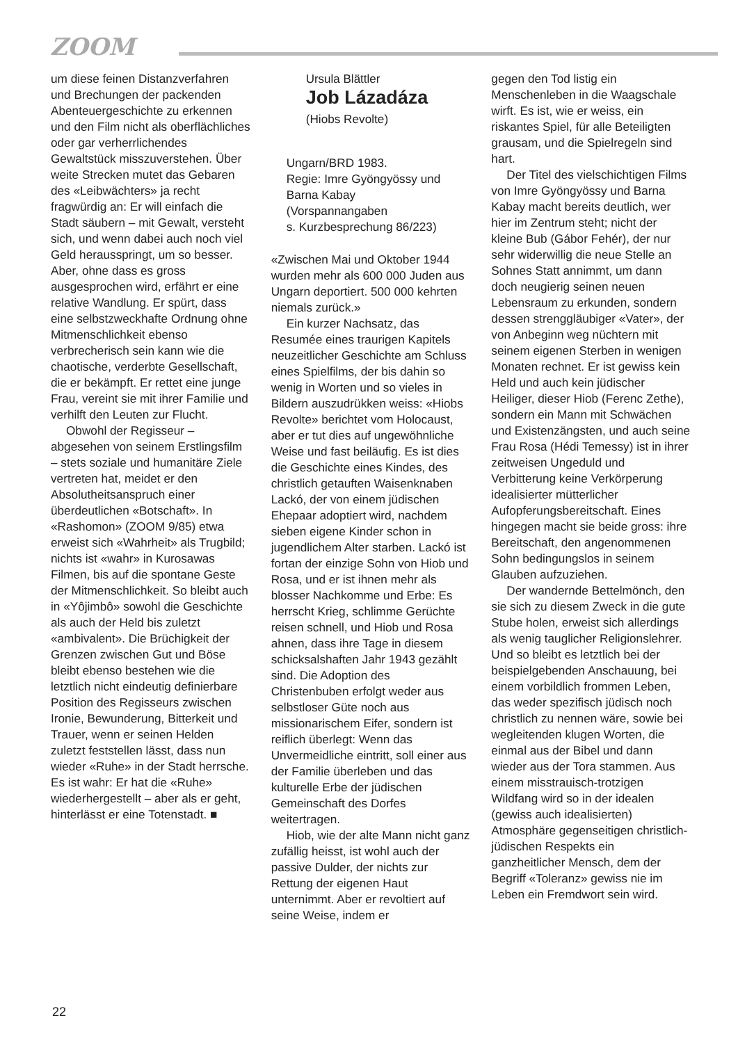ZOOM
um diese feinen Distanzverfahren und Brechungen der packenden Abenteuergeschichte zu erkennen und den Film nicht als oberflächliches oder gar verherrlichendes Gewaltstück misszuverstehen. Über weite Strecken mutet das Gebaren des «Leibwächters» ja recht fragwürdig an: Er will einfach die Stadt säubern – mit Gewalt, versteht sich, und wenn dabei auch noch viel Geld herausspringt, um so besser. Aber, ohne dass es gross ausgesprochen wird, erfährt er eine relative Wandlung. Er spürt, dass eine selbstzweckhafte Ordnung ohne Mitmenschlichkeit ebenso verbrecherisch sein kann wie die chaotische, verderbte Gesellschaft, die er bekämpft. Er rettet eine junge Frau, vereint sie mit ihrer Familie und verhilft den Leuten zur Flucht.
Obwohl der Regisseur – abgesehen von seinem Erstlingsfilm – stets soziale und humanitäre Ziele vertreten hat, meidet er den Absolutheitsanspruch einer überdeutlichen «Botschaft». In «Rashomon» (ZOOM 9/85) etwa erweist sich «Wahrheit» als Trugbild; nichts ist «wahr» in Kurosawas Filmen, bis auf die spontane Geste der Mitmenschlichkeit. So bleibt auch in «Yôjimbô» sowohl die Geschichte als auch der Held bis zuletzt «ambivalent». Die Brüchigkeit der Grenzen zwischen Gut und Böse bleibt ebenso bestehen wie die letztlich nicht eindeutig definierbare Position des Regisseurs zwischen Ironie, Bewunderung, Bitterkeit und Trauer, wenn er seinen Helden zuletzt feststellen lässt, dass nun wieder «Ruhe» in der Stadt herrsche. Es ist wahr: Er hat die «Ruhe» wiederhergestellt – aber als er geht, hinterlässt er eine Totenstadt. ■
Ursula Blättler
Job Lázadáza
(Hiobs Revolte)
Ungarn/BRD 1983.
Regie: Imre Gyöngyössy und Barna Kabay
(Vorspannangaben
s. Kurzbesprechung 86/223)
«Zwischen Mai und Oktober 1944 wurden mehr als 600 000 Juden aus Ungarn deportiert. 500 000 kehrten niemals zurück.»
Ein kurzer Nachsatz, das Resumée eines traurigen Kapitels neuzeitlicher Geschichte am Schluss eines Spielfilms, der bis dahin so wenig in Worten und so vieles in Bildern auszudrükken weiss: «Hiobs Revolte» berichtet vom Holocaust, aber er tut dies auf ungewöhnliche Weise und fast beiläufig. Es ist dies die Geschichte eines Kindes, des christlich getauften Waisenknaben Lackó, der von einem jüdischen Ehepaar adoptiert wird, nachdem sieben eigene Kinder schon in jugendlichem Alter starben. Lackó ist fortan der einzige Sohn von Hiob und Rosa, und er ist ihnen mehr als blosser Nachkomme und Erbe: Es herrscht Krieg, schlimme Gerüchte reisen schnell, und Hiob und Rosa ahnen, dass ihre Tage in diesem schicksalshaften Jahr 1943 gezählt sind. Die Adoption des Christenbuben erfolgt weder aus selbstloser Güte noch aus missionarischem Eifer, sondern ist reiflich überlegt: Wenn das Unvermeidliche eintritt, soll einer aus der Familie überleben und das kulturelle Erbe der jüdischen Gemeinschaft des Dorfes weitertragen.
Hiob, wie der alte Mann nicht ganz zufällig heisst, ist wohl auch der passive Dulder, der nichts zur Rettung der eigenen Haut unternimmt. Aber er revoltiert auf seine Weise, indem er
gegen den Tod listig ein Menschenleben in die Waagschale wirft. Es ist, wie er weiss, ein riskantes Spiel, für alle Beteiligten grausam, und die Spielregeln sind hart.
Der Titel des vielschichtigen Films von Imre Gyöngyössy und Barna Kabay macht bereits deutlich, wer hier im Zentrum steht; nicht der kleine Bub (Gábor Fehér), der nur sehr widerwillig die neue Stelle an Sohnes Statt annimmt, um dann doch neugierig seinen neuen Lebensraum zu erkunden, sondern dessen strenggläubiger «Vater», der von Anbeginn weg nüchtern mit seinem eigenen Sterben in wenigen Monaten rechnet. Er ist gewiss kein Held und auch kein jüdischer Heiliger, dieser Hiob (Ferenc Zethe), sondern ein Mann mit Schwächen und Existenzängsten, und auch seine Frau Rosa (Hédi Temessy) ist in ihrer zeitweisen Ungeduld und Verbitterung keine Verkörperung idealisierter mütterlicher Aufopferungsbereitschaft. Eines hingegen macht sie beide gross: ihre Bereitschaft, den angenommenen Sohn bedingungslos in seinem Glauben aufzuziehen.
Der wandernde Bettelmönch, den sie sich zu diesem Zweck in die gute Stube holen, erweist sich allerdings als wenig tauglicher Religionslehrer. Und so bleibt es letztlich bei der beispielgebenden Anschauung, bei einem vorbildlich frommen Leben, das weder spezifisch jüdisch noch christlich zu nennen wäre, sowie bei wegleitenden klugen Worten, die einmal aus der Bibel und dann wieder aus der Tora stammen. Aus einem misstrauisch-trotzigen Wildfang wird so in der idealen (gewiss auch idealisierten) Atmosphäre gegenseitigen christlich-jüdischen Respekts ein ganzheitlicher Mensch, dem der Begriff «Toleranz» gewiss nie im Leben ein Fremdwort sein wird.
22